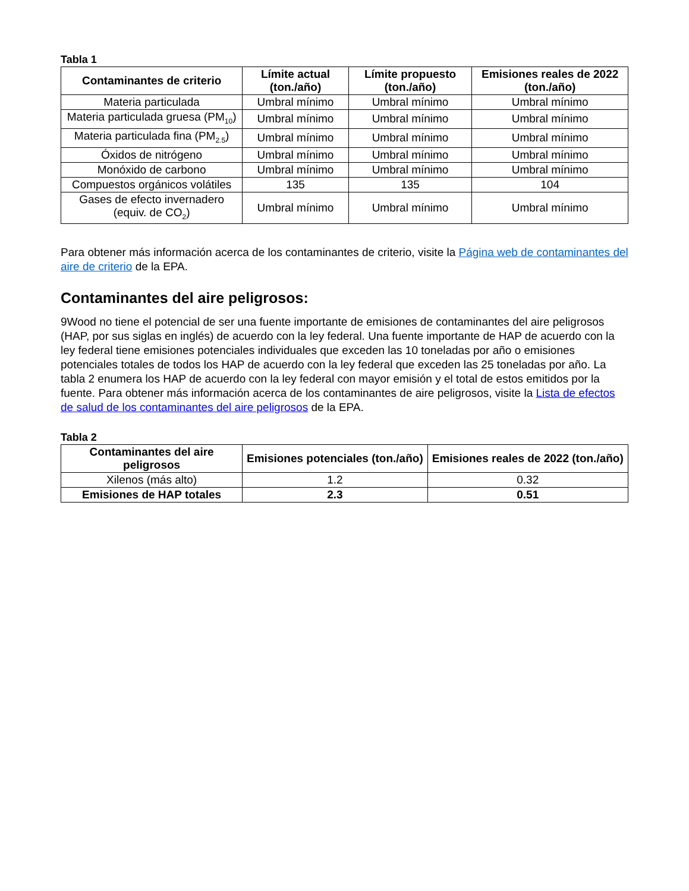Tabla 1
| Contaminantes de criterio | Límite actual (ton./año) | Límite propuesto (ton./año) | Emisiones reales de 2022 (ton./año) |
| --- | --- | --- | --- |
| Materia particulada | Umbral mínimo | Umbral mínimo | Umbral mínimo |
| Materia particulada gruesa (PM<sub>10</sub>) | Umbral mínimo | Umbral mínimo | Umbral mínimo |
| Materia particulada fina (PM<sub>2.5</sub>) | Umbral mínimo | Umbral mínimo | Umbral mínimo |
| Óxidos de nitrógeno | Umbral mínimo | Umbral mínimo | Umbral mínimo |
| Monóxido de carbono | Umbral mínimo | Umbral mínimo | Umbral mínimo |
| Compuestos orgánicos volátiles | 135 | 135 | 104 |
| Gases de efecto invernadero (equiv. de CO<sub>2</sub>) | Umbral mínimo | Umbral mínimo | Umbral mínimo |
Para obtener más información acerca de los contaminantes de criterio, visite la Página web de contaminantes del aire de criterio de la EPA.
Contaminantes del aire peligrosos:
9Wood no tiene el potencial de ser una fuente importante de emisiones de contaminantes del aire peligrosos (HAP, por sus siglas en inglés) de acuerdo con la ley federal. Una fuente importante de HAP de acuerdo con la ley federal tiene emisiones potenciales individuales que exceden las 10 toneladas por año o emisiones potenciales totales de todos los HAP de acuerdo con la ley federal que exceden las 25 toneladas por año. La tabla 2 enumera los HAP de acuerdo con la ley federal con mayor emisión y el total de estos emitidos por la fuente. Para obtener más información acerca de los contaminantes de aire peligrosos, visite la Lista de efectos de salud de los contaminantes del aire peligrosos de la EPA.
Tabla 2
| Contaminantes del aire peligrosos | Emisiones potenciales (ton./año) | Emisiones reales de 2022 (ton./año) |
| --- | --- | --- |
| Xilenos (más alto) | 1.2 | 0.32 |
| Emisiones de HAP totales | 2.3 | 0.51 |